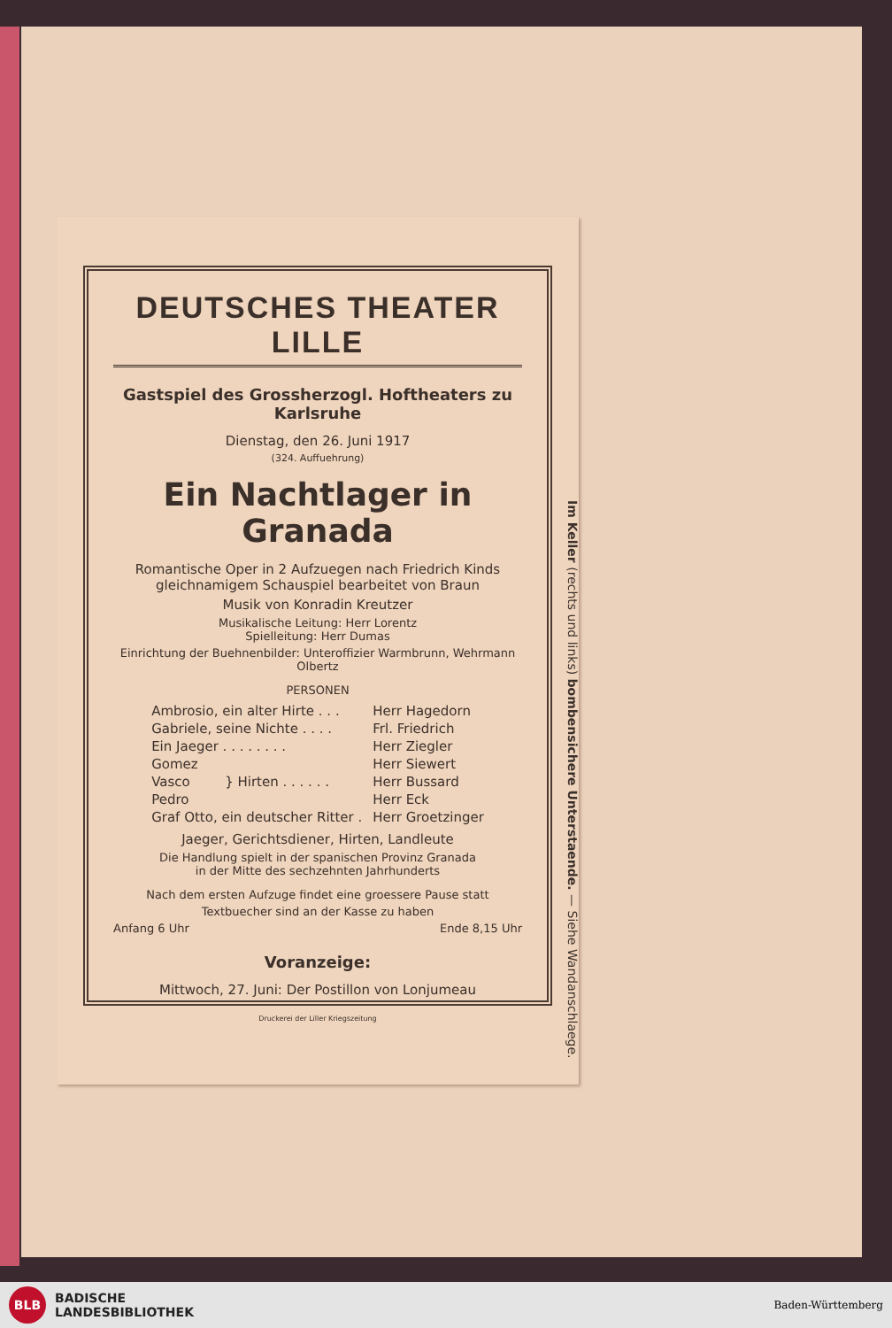DEUTSCHES THEATER LILLE
Gastspiel des Grossherzogl. Hoftheaters zu Karlsruhe
Dienstag, den 26. Juni 1917
(324. Auffuehrung)
Ein Nachtlager in Granada
Romantische Oper in 2 Aufzuegen nach Friedrich Kinds gleichnamigem Schauspiel bearbeitet von Braun
Musik von Konradin Kreutzer
Musikalische Leitung: Herr Lorentz
Spielleitung: Herr Dumas
Einrichtung der Buehnenbilder: Unteroffizier Warmbrunn, Wehrmann Olbertz
PERSONEN
| Ambrosio, ein alter Hirte . . . | | Herr Hagedorn |
| Gabriele, seine Nichte . . . . | | Frl. Friedrich |
| Ein Jaeger . . . . . . . . | | Herr Ziegler |
| Gomez | } Hirten . . . . . . | Herr Siewert |
| Vasco | | Herr Bussard |
| Pedro | | Herr Eck |
| Graf Otto, ein deutscher Ritter . | | Herr Groetzinger |
Jaeger, Gerichtsdiener, Hirten, Landleute
Die Handlung spielt in der spanischen Provinz Granada
in der Mitte des sechzehnten Jahrhunderts
Nach dem ersten Aufzuge findet eine groessere Pause statt
Textbuecher sind an der Kasse zu haben
Anfang 6 Uhr Ende 8,15 Uhr
Voranzeige:
Mittwoch, 27. Juni: Der Postillon von Lonjumeau
Druckerei der Liller Kriegszeitung
Im Keller (rechts und links) bombensichere Unterstaende. — Siehe Wandanschlaege.
BLB
BADISCHE
LANDESBIBLIOTHEK
Baden-Württemberg